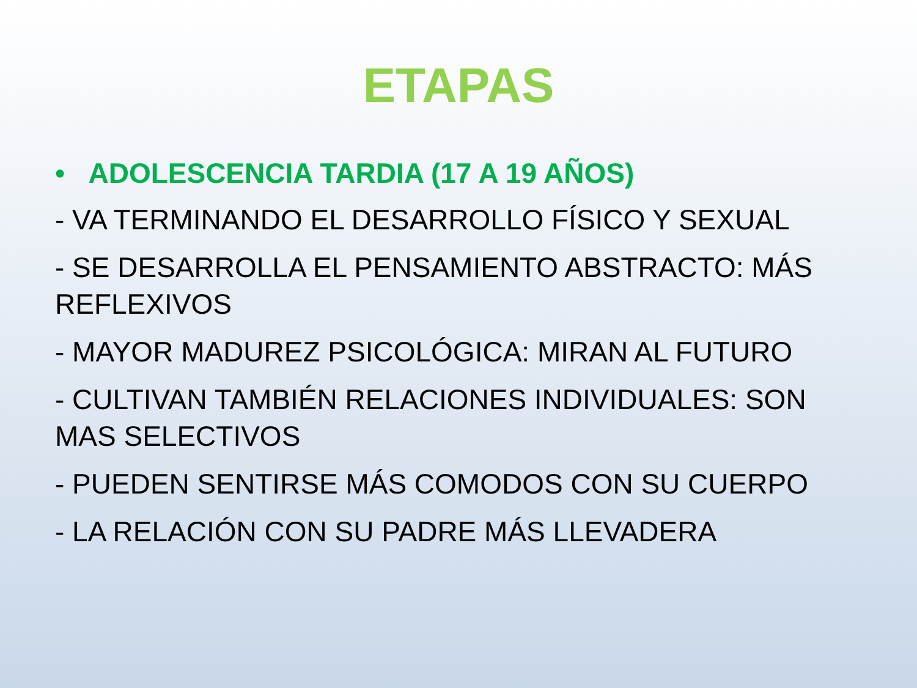ETAPAS
• ADOLESCENCIA TARDIA (17 A 19 AÑOS)
- VA TERMINANDO EL DESARROLLO FÍSICO Y SEXUAL
- SE DESARROLLA EL PENSAMIENTO ABSTRACTO: MÁS REFLEXIVOS
- MAYOR MADUREZ PSICOLÓGICA: MIRAN AL FUTURO
- CULTIVAN TAMBIÉN RELACIONES INDIVIDUALES: SON MAS SELECTIVOS
- PUEDEN SENTIRSE MÁS COMODOS CON SU CUERPO
- LA RELACIÓN CON SU PADRE MÁS LLEVADERA